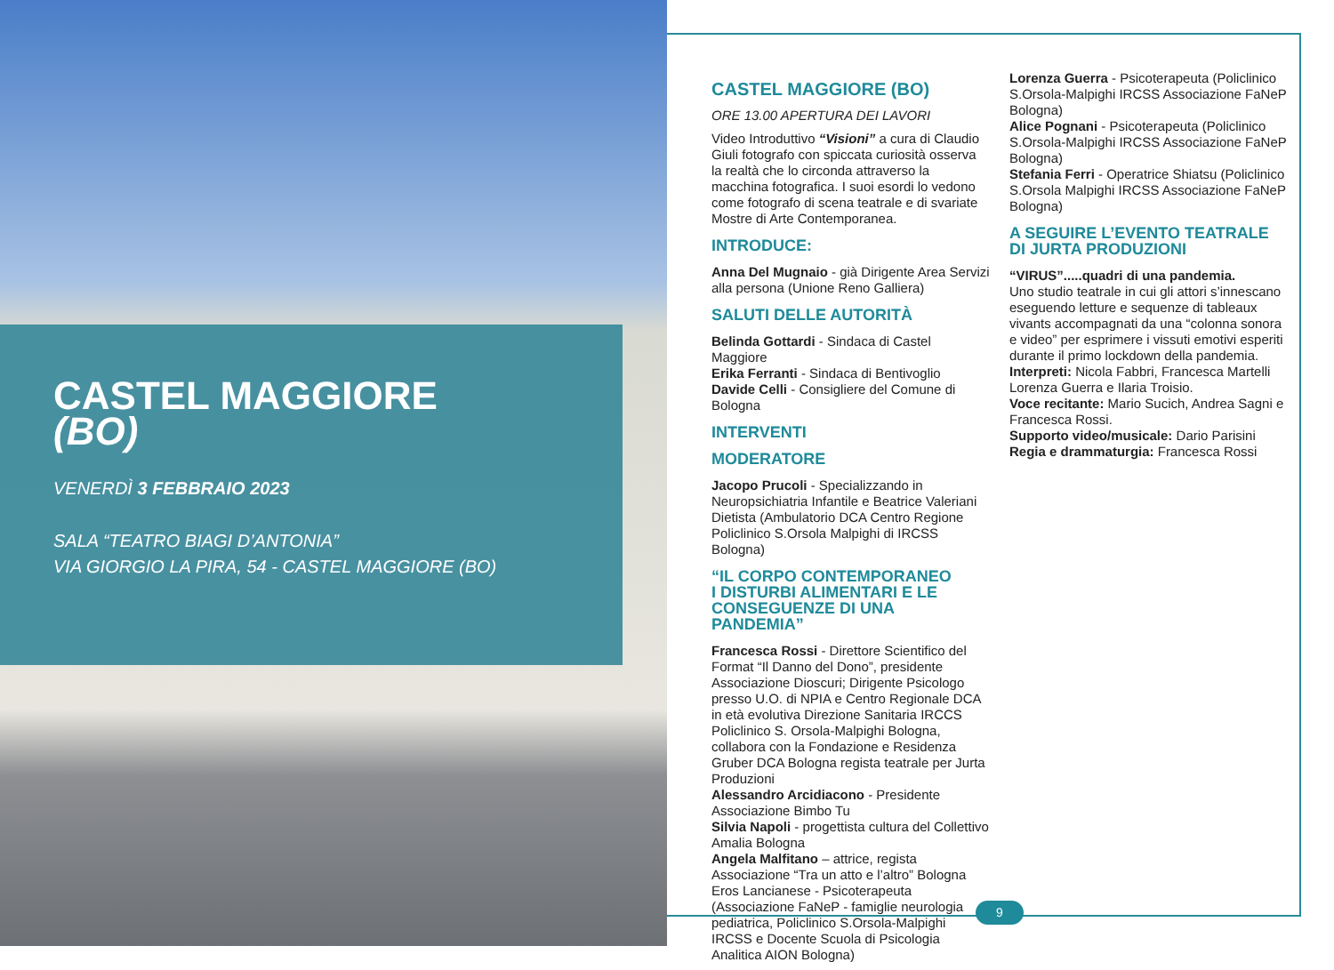CASTEL MAGGIORE
(BO)
VENERDÌ 3 FEBBRAIO 2023
SALA “TEATRO BIAGI D’ANTONIA”
VIA GIORGIO LA PIRA, 54 - CASTEL MAGGIORE (BO)
CASTEL MAGGIORE (BO)
ORE 13.00 APERTURA DEI LAVORI
Video Introduttivo “Visioni” a cura di Claudio Giuli fotografo con spiccata curiosità osserva la realtà che lo circonda attraverso la macchina fotografica. I suoi esordi lo vedono come fotografo di scena teatrale e di svariate Mostre di Arte Contemporanea.
INTRODUCE:
Anna Del Mugnaio - già Dirigente Area Servizi alla persona (Unione Reno Galliera)
SALUTI DELLE AUTORITÀ
Belinda Gottardi - Sindaca di Castel Maggiore
Erika Ferranti - Sindaca di Bentivoglio
Davide Celli - Consigliere del Comune di Bologna
INTERVENTI
MODERATORE
Jacopo Prucoli - Specializzando in Neuropsichiatria Infantile e Beatrice Valeriani Dietista (Ambulatorio DCA Centro Regione Policlinico S.Orsola Malpighi di IRCSS Bologna)
“IL CORPO CONTEMPORANEO
I DISTURBI ALIMENTARI E LE
CONSEGUENZE DI UNA PANDEMIA”
Francesca Rossi - Direttore Scientifico del Format “Il Danno del Dono”, presidente Associazione Dioscuri; Dirigente Psicologo presso U.O. di NPIA e Centro Regionale DCA in età evolutiva Direzione Sanitaria IRCCS Policlinico S. Orsola-Malpighi Bologna, collabora con la Fondazione e Residenza Gruber DCA Bologna regista teatrale per Jurta Produzioni
Alessandro Arcidiacono - Presidente Associazione Bimbo Tu
Silvia Napoli - progettista cultura del Collettivo Amalia Bologna
Angela Malfitano – attrice, regista Associazione “Tra un atto e l’altro” Bologna
Eros Lancianese - Psicoterapeuta (Associazione FaNeP - famiglie neurologia pediatrica, Policlinico S.Orsola-Malpighi IRCSS e Docente Scuola di Psicologia Analitica AION Bologna)
Lorenza Guerra - Psicoterapeuta (Policlinico S.Orsola-Malpighi IRCSS Associazione FaNeP Bologna)
Alice Pognani - Psicoterapeuta (Policlinico S.Orsola-Malpighi IRCSS Associazione FaNeP Bologna)
Stefania Ferri - Operatrice Shiatsu (Policlinico S.Orsola Malpighi IRCSS Associazione FaNeP Bologna)
A SEGUIRE L’EVENTO TEATRALE
DI JURTA PRODUZIONI
“VIRUS”.....quadri di una pandemia.
Uno studio teatrale in cui gli attori s’innescano eseguendo letture e sequenze di tableaux vivants accompagnati da una “colonna sonora e video” per esprimere i vissuti emotivi esperiti durante il primo lockdown della pandemia.
Interpreti: Nicola Fabbri, Francesca Martelli Lorenza Guerra e Ilaria Troisio.
Voce recitante: Mario Sucich, Andrea Sagni e Francesca Rossi.
Supporto video/musicale: Dario Parisini
Regia e drammaturgia: Francesca Rossi
9